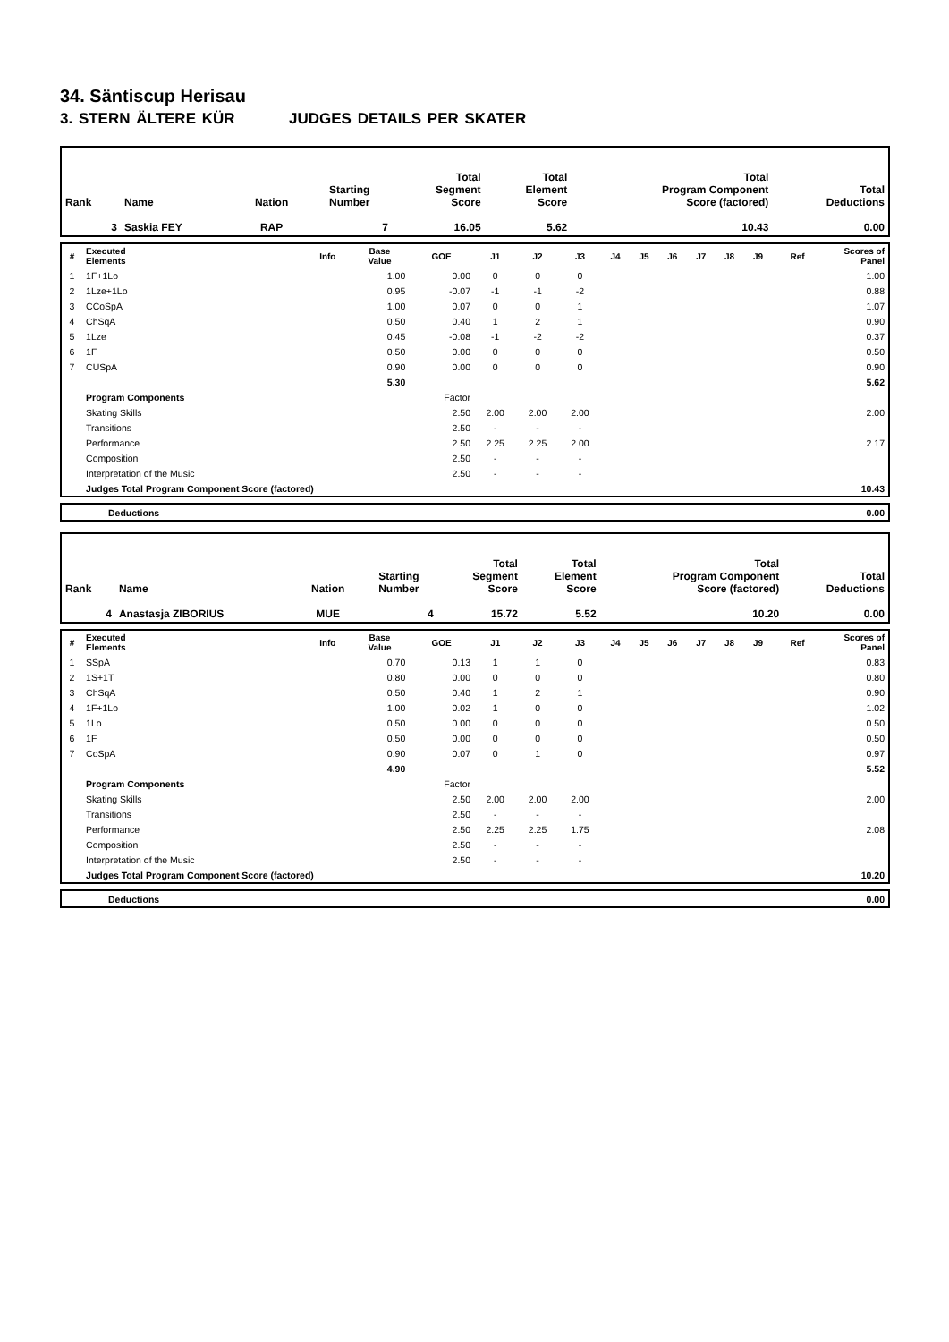34. Säntiscup Herisau
3. STERN ÄLTERE KÜR JUDGES DETAILS PER SKATER
| Rank | Name | Nation | Starting Number | Total Segment Score | Total Element Score | Total Program Component Score (factored) | Total Deductions |
| --- | --- | --- | --- | --- | --- | --- | --- |
| 3 | Saskia FEY | RAP | 7 | 16.05 | 5.62 | 10.43 | 0.00 |
| # | Executed Elements | Info | Base Value | GOE | J1 | J2 | J3 | J4 | J5 | J6 | J7 | J8 | J9 | Ref | Scores of Panel |
| --- | --- | --- | --- | --- | --- | --- | --- | --- | --- | --- | --- | --- | --- | --- | --- |
| 1 | 1F+1Lo | | 1.00 | 0.00 | 0 | 0 | 0 | | | | | | | | 1.00 |
| 2 | 1Lze+1Lo | | 0.95 | -0.07 | -1 | -1 | -2 | | | | | | | | 0.88 |
| 3 | CCoSpA | | 1.00 | 0.07 | 0 | 0 | 1 | | | | | | | | 1.07 |
| 4 | ChSqA | | 0.50 | 0.40 | 1 | 2 | 1 | | | | | | | | 0.90 |
| 5 | 1Lze | | 0.45 | -0.08 | -1 | -2 | -2 | | | | | | | | 0.37 |
| 6 | 1F | | 0.50 | 0.00 | 0 | 0 | 0 | | | | | | | | 0.50 |
| 7 | CUSpA | | 0.90 | 0.00 | 0 | 0 | 0 | | | | | | | | 0.90 |
| | | | 5.30 | | | | | | | | | | | | 5.62 |
| | Program Components | | | Factor | | | | | | | | | | | |
| | Skating Skills | | | 2.50 | 2.00 | 2.00 | 2.00 | | | | | | | | 2.00 |
| | Transitions | | | 2.50 | - | - | - | | | | | | | | |
| | Performance | | | 2.50 | 2.25 | 2.25 | 2.00 | | | | | | | | 2.17 |
| | Composition | | | 2.50 | - | - | - | | | | | | | | |
| | Interpretation of the Music | | | 2.50 | - | - | - | | | | | | | | |
| | Judges Total Program Component Score (factored) | | | | | | | | | | | | | | 10.43 |
| | Deductions | 0.00 |
| Rank | Name | Nation | Starting Number | Total Segment Score | Total Element Score | Total Program Component Score (factored) | Total Deductions |
| --- | --- | --- | --- | --- | --- | --- | --- |
| 4 | Anastasja ZIBORIUS | MUE | 4 | 15.72 | 5.52 | 10.20 | 0.00 |
| # | Executed Elements | Info | Base Value | GOE | J1 | J2 | J3 | J4 | J5 | J6 | J7 | J8 | J9 | Ref | Scores of Panel |
| --- | --- | --- | --- | --- | --- | --- | --- | --- | --- | --- | --- | --- | --- | --- | --- |
| 1 | SSpA | | 0.70 | 0.13 | 1 | 1 | 0 | | | | | | | | 0.83 |
| 2 | 1S+1T | | 0.80 | 0.00 | 0 | 0 | 0 | | | | | | | | 0.80 |
| 3 | ChSqA | | 0.50 | 0.40 | 1 | 2 | 1 | | | | | | | | 0.90 |
| 4 | 1F+1Lo | | 1.00 | 0.02 | 1 | 0 | 0 | | | | | | | | 1.02 |
| 5 | 1Lo | | 0.50 | 0.00 | 0 | 0 | 0 | | | | | | | | 0.50 |
| 6 | 1F | | 0.50 | 0.00 | 0 | 0 | 0 | | | | | | | | 0.50 |
| 7 | CoSpA | | 0.90 | 0.07 | 0 | 1 | 0 | | | | | | | | 0.97 |
| | | | 4.90 | | | | | | | | | | | | 5.52 |
| | Program Components | | | Factor | | | | | | | | | | | |
| | Skating Skills | | | 2.50 | 2.00 | 2.00 | 2.00 | | | | | | | | 2.00 |
| | Transitions | | | 2.50 | - | - | - | | | | | | | | |
| | Performance | | | 2.50 | 2.25 | 2.25 | 1.75 | | | | | | | | 2.08 |
| | Composition | | | 2.50 | - | - | - | | | | | | | | |
| | Interpretation of the Music | | | 2.50 | - | - | - | | | | | | | | |
| | Judges Total Program Component Score (factored) | | | | | | | | | | | | | | 10.20 |
| | Deductions | 0.00 |